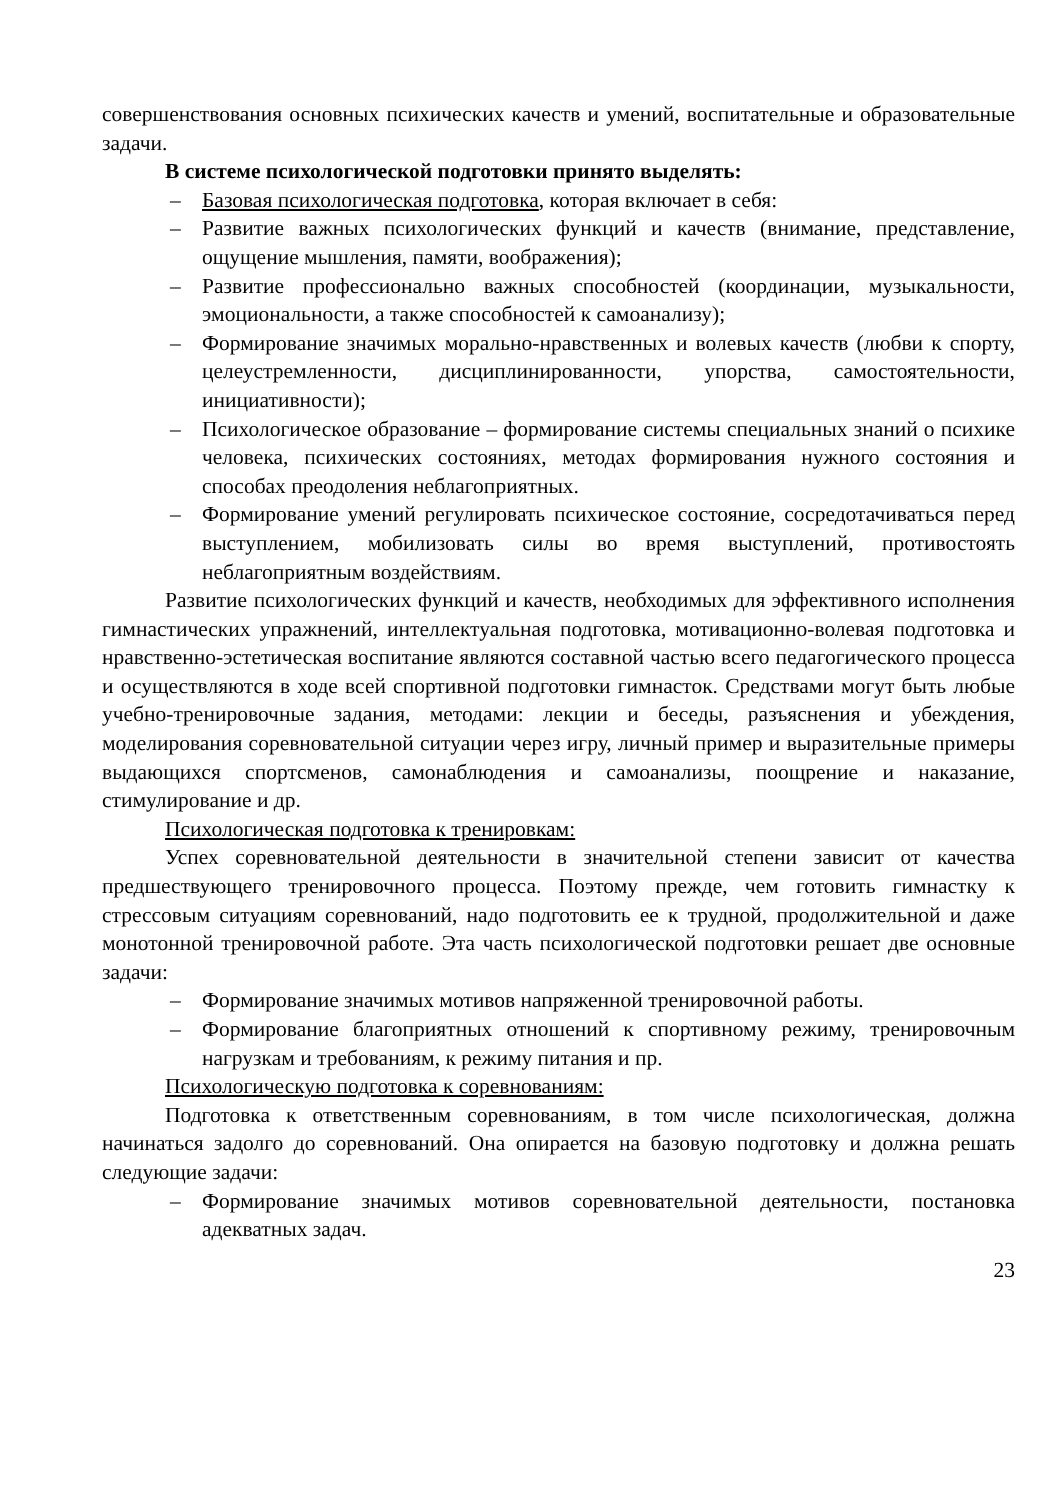совершенствования основных психических качеств и умений, воспитательные и образовательные задачи.
В системе психологической подготовки принято выделять:
– Базовая психологическая подготовка, которая включает в себя:
– Развитие важных психологических функций и качеств (внимание, представление, ощущение мышления, памяти, воображения);
– Развитие профессионально важных способностей (координации, музыкальности, эмоциональности, а также способностей к самоанализу);
– Формирование значимых морально-нравственных и волевых качеств (любви к спорту, целеустремленности, дисциплинированности, упорства, самостоятельности, инициативности);
– Психологическое образование – формирование системы специальных знаний о психике человека, психических состояниях, методах формирования нужного состояния и способах преодоления неблагоприятных.
– Формирование умений регулировать психическое состояние, сосредотачиваться перед выступлением, мобилизовать силы во время выступлений, противостоять неблагоприятным воздействиям.
Развитие психологических функций и качеств, необходимых для эффективного исполнения гимнастических упражнений, интеллектуальная подготовка, мотивационно-волевая подготовка и нравственно-эстетическая воспитание являются составной частью всего педагогического процесса и осуществляются в ходе всей спортивной подготовки гимнасток. Средствами могут быть любые учебно-тренировочные задания, методами: лекции и беседы, разъяснения и убеждения, моделирования соревновательной ситуации через игру, личный пример и выразительные примеры выдающихся спортсменов, самонаблюдения и самоанализы, поощрение и наказание, стимулирование и др.
Психологическая подготовка к тренировкам:
Успех соревновательной деятельности в значительной степени зависит от качества предшествующего тренировочного процесса. Поэтому прежде, чем готовить гимнастку к стрессовым ситуациям соревнований, надо подготовить ее к трудной, продолжительной и даже монотонной тренировочной работе. Эта часть психологической подготовки решает две основные задачи:
– Формирование значимых мотивов напряженной тренировочной работы.
– Формирование благоприятных отношений к спортивному режиму, тренировочным нагрузкам и требованиям, к режиму питания и пр.
Психологическую подготовка к соревнованиям:
Подготовка к ответственным соревнованиям, в том числе психологическая, должна начинаться задолго до соревнований. Она опирается на базовую подготовку и должна решать следующие задачи:
– Формирование значимых мотивов соревновательной деятельности, постановка адекватных задач.
23